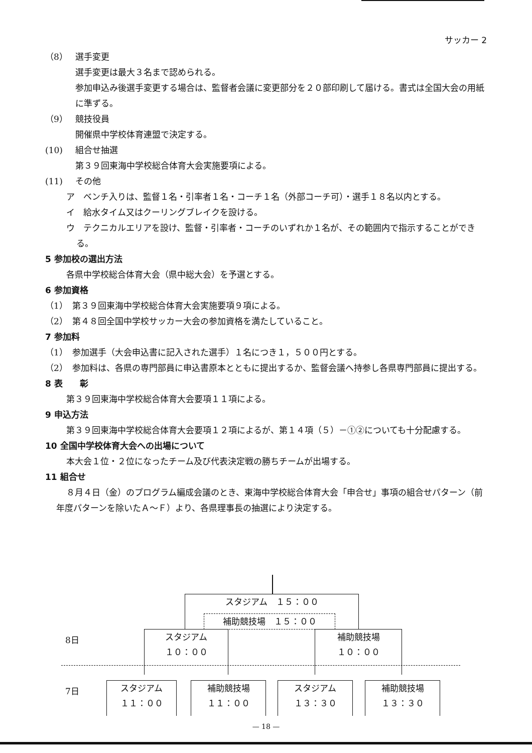サッカー 2
（8） 選手変更
選手変更は最大３名まで認められる。
参加申込み後選手変更する場合は、監督者会議に変更部分を２０部印刷して届ける。書式は全国大会の用紙に準ずる。
（9） 競技役員
開催県中学校体育連盟で決定する。
(10) 組合せ抽選
第３９回東海中学校総合体育大会実施要項による。
(11) その他
ア　ベンチ入りは、監督１名・引率者１名・コーチ１名（外部コーチ可）・選手１８名以内とする。
イ　給水タイム又はクーリングブレイクを設ける。
ウ　テクニカルエリアを設け、監督・引率者・コーチのいずれか１名が、その範囲内で指示することができる。
5 参加校の選出方法
各県中学校総合体育大会（県中総大会）を予選とする。
6 参加資格
（1）　第３９回東海中学校総合体育大会実施要項９項による。
（2）　第４８回全国中学校サッカー大会の参加資格を満たしていること。
7 参加料
（1）　参加選手（大会申込書に記入された選手）１名につき１，５００円とする。
（2）　参加料は、各県の専門部員に申込書原本とともに提出するか、監督会議へ持参し各県専門部員に提出する。
8 表　　彰
第３９回東海中学校総合体育大会要項１１項による。
9 申込方法
第３９回東海中学校総合体育大会要項１２項によるが、第１４項（５）－①②についても十分配慮する。
10 全国中学校体育大会への出場について
本大会１位・２位になったチーム及び代表決定戦の勝ちチームが出場する。
11 組合せ
８月４日（金）のプログラム編成会議のとき、東海中学校総合体育大会「申合せ」事項の組合せパターン（前年度パターンを除いたＡ～Ｆ）より、各県理事長の抽選により決定する。
スタジアム　１５：００
補助競技場　１５：００
8日
スタジアム
１０：００
補助競技場
１０：００
7日
スタジアム
１１：００
補助競技場
１１：００
スタジアム
１３：３０
補助競技場
１３：３０
— 18 —